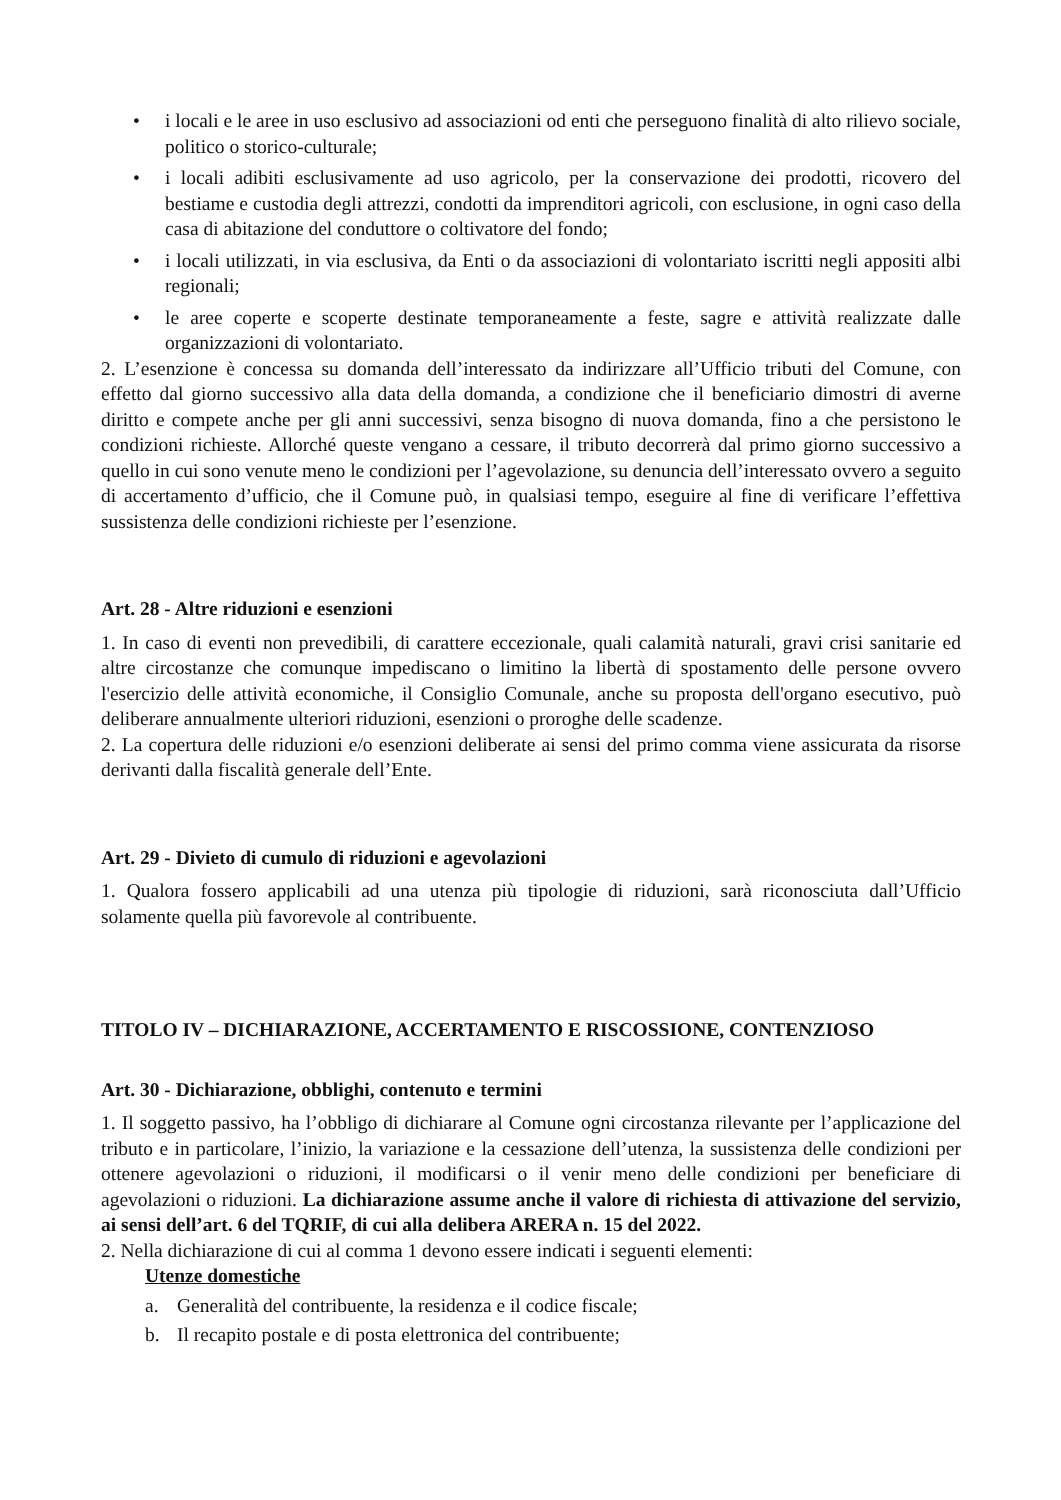• i locali e le aree in uso esclusivo ad associazioni od enti che perseguono finalità di alto rilievo sociale, politico o storico-culturale;
• i locali adibiti esclusivamente ad uso agricolo, per la conservazione dei prodotti, ricovero del bestiame e custodia degli attrezzi, condotti da imprenditori agricoli, con esclusione, in ogni caso della casa di abitazione del conduttore o coltivatore del fondo;
• i locali utilizzati, in via esclusiva, da Enti o da associazioni di volontariato iscritti negli appositi albi regionali;
• le aree coperte e scoperte destinate temporaneamente a feste, sagre e attività realizzate dalle organizzazioni di volontariato.
2. L’esenzione è concessa su domanda dell’interessato da indirizzare all’Ufficio tributi del Comune, con effetto dal giorno successivo alla data della domanda, a condizione che il beneficiario dimostri di averne diritto e compete anche per gli anni successivi, senza bisogno di nuova domanda, fino a che persistono le condizioni richieste. Allorché queste vengano a cessare, il tributo decorrerà dal primo giorno successivo a quello in cui sono venute meno le condizioni per l’agevolazione, su denuncia dell’interessato ovvero a seguito di accertamento d’ufficio, che il Comune può, in qualsiasi tempo, eseguire al fine di verificare l’effettiva sussistenza delle condizioni richieste per l’esenzione.
Art. 28 - Altre riduzioni e esenzioni
1. In caso di eventi non prevedibili, di carattere eccezionale, quali calamità naturali, gravi crisi sanitarie ed altre circostanze che comunque impediscano o limitino la libertà di spostamento delle persone ovvero l'esercizio delle attività economiche, il Consiglio Comunale, anche su proposta dell'organo esecutivo, può deliberare annualmente ulteriori riduzioni, esenzioni o proroghe delle scadenze.
2. La copertura delle riduzioni e/o esenzioni deliberate ai sensi del primo comma viene assicurata da risorse derivanti dalla fiscalità generale dell’Ente.
Art. 29 - Divieto di cumulo di riduzioni e agevolazioni
1. Qualora fossero applicabili ad una utenza più tipologie di riduzioni, sarà riconosciuta dall’Ufficio solamente quella più favorevole al contribuente.
TITOLO IV – DICHIARAZIONE, ACCERTAMENTO E RISCOSSIONE, CONTENZIOSO
Art. 30 - Dichiarazione, obblighi, contenuto e termini
1. Il soggetto passivo, ha l’obbligo di dichiarare al Comune ogni circostanza rilevante per l’applicazione del tributo e in particolare, l’inizio, la variazione e la cessazione dell’utenza, la sussistenza delle condizioni per ottenere agevolazioni o riduzioni, il modificarsi o il venir meno delle condizioni per beneficiare di agevolazioni o riduzioni. La dichiarazione assume anche il valore di richiesta di attivazione del servizio, ai sensi dell’art. 6 del TQRIF, di cui alla delibera ARERA n. 15 del 2022.
2. Nella dichiarazione di cui al comma 1 devono essere indicati i seguenti elementi:
Utenze domestiche
a. Generalità del contribuente, la residenza e il codice fiscale;
b. Il recapito postale e di posta elettronica del contribuente;